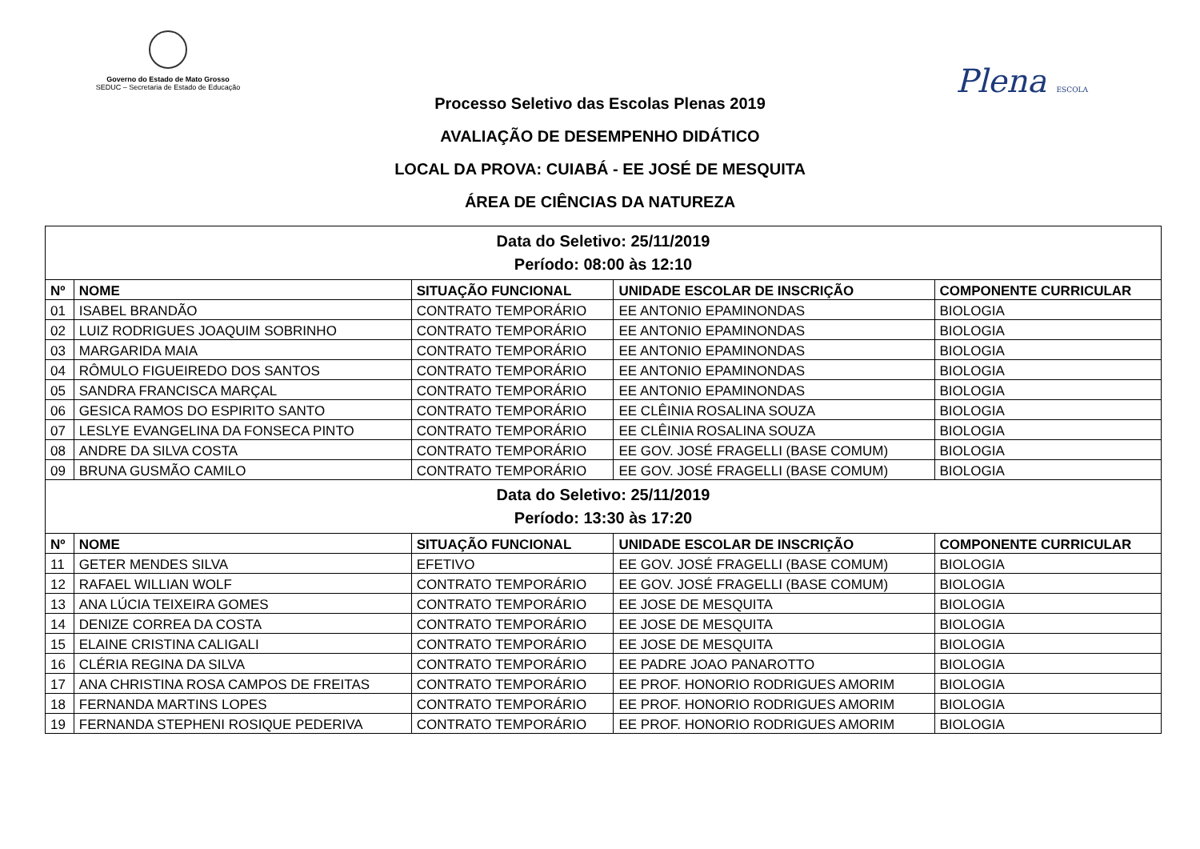Governo do Estado de Mato Grosso
SEDUC – Secretaria de Estado de Educação
Plena ESCOLA
Processo Seletivo das Escolas Plenas 2019
AVALIAÇÃO DE DESEMPENHO DIDÁTICO
LOCAL DA PROVA: CUIABÁ - EE JOSÉ DE MESQUITA
ÁREA DE CIÊNCIAS DA NATUREZA
| Data do Seletivo: 25/11/2019 Período: 08:00 às 12:10 | | | | |
| Nº | NOME | SITUAÇÃO FUNCIONAL | UNIDADE ESCOLAR DE INSCRIÇÃO | COMPONENTE CURRICULAR |
| 01 | ISABEL BRANDÃO | CONTRATO TEMPORÁRIO | EE ANTONIO EPAMINONDAS | BIOLOGIA |
| 02 | LUIZ RODRIGUES JOAQUIM SOBRINHO | CONTRATO TEMPORÁRIO | EE ANTONIO EPAMINONDAS | BIOLOGIA |
| 03 | MARGARIDA MAIA | CONTRATO TEMPORÁRIO | EE ANTONIO EPAMINONDAS | BIOLOGIA |
| 04 | RÔMULO FIGUEIREDO DOS SANTOS | CONTRATO TEMPORÁRIO | EE ANTONIO EPAMINONDAS | BIOLOGIA |
| 05 | SANDRA FRANCISCA MARÇAL | CONTRATO TEMPORÁRIO | EE ANTONIO EPAMINONDAS | BIOLOGIA |
| 06 | GESICA RAMOS DO ESPIRITO SANTO | CONTRATO TEMPORÁRIO | EE CLÊINIA ROSALINA SOUZA | BIOLOGIA |
| 07 | LESLYE EVANGELINA DA FONSECA PINTO | CONTRATO TEMPORÁRIO | EE CLÊINIA ROSALINA SOUZA | BIOLOGIA |
| 08 | ANDRE DA SILVA COSTA | CONTRATO TEMPORÁRIO | EE GOV. JOSÉ FRAGELLI (BASE COMUM) | BIOLOGIA |
| 09 | BRUNA GUSMÃO CAMILO | CONTRATO TEMPORÁRIO | EE GOV. JOSÉ FRAGELLI (BASE COMUM) | BIOLOGIA |
| Data do Seletivo: 25/11/2019 Período: 13:30 às 17:20 | | | | |
| Nº | NOME | SITUAÇÃO FUNCIONAL | UNIDADE ESCOLAR DE INSCRIÇÃO | COMPONENTE CURRICULAR |
| 11 | GETER MENDES SILVA | EFETIVO | EE GOV. JOSÉ FRAGELLI (BASE COMUM) | BIOLOGIA |
| 12 | RAFAEL WILLIAN WOLF | CONTRATO TEMPORÁRIO | EE GOV. JOSÉ FRAGELLI (BASE COMUM) | BIOLOGIA |
| 13 | ANA LÚCIA TEIXEIRA GOMES | CONTRATO TEMPORÁRIO | EE JOSE DE MESQUITA | BIOLOGIA |
| 14 | DENIZE CORREA DA COSTA | CONTRATO TEMPORÁRIO | EE JOSE DE MESQUITA | BIOLOGIA |
| 15 | ELAINE CRISTINA CALIGALI | CONTRATO TEMPORÁRIO | EE JOSE DE MESQUITA | BIOLOGIA |
| 16 | CLÉRIA REGINA DA SILVA | CONTRATO TEMPORÁRIO | EE PADRE JOAO PANAROTTO | BIOLOGIA |
| 17 | ANA CHRISTINA ROSA CAMPOS DE FREITAS | CONTRATO TEMPORÁRIO | EE PROF. HONORIO RODRIGUES AMORIM | BIOLOGIA |
| 18 | FERNANDA MARTINS LOPES | CONTRATO TEMPORÁRIO | EE PROF. HONORIO RODRIGUES AMORIM | BIOLOGIA |
| 19 | FERNANDA STEPHENI ROSIQUE PEDERIVA | CONTRATO TEMPORÁRIO | EE PROF. HONORIO RODRIGUES AMORIM | BIOLOGIA |